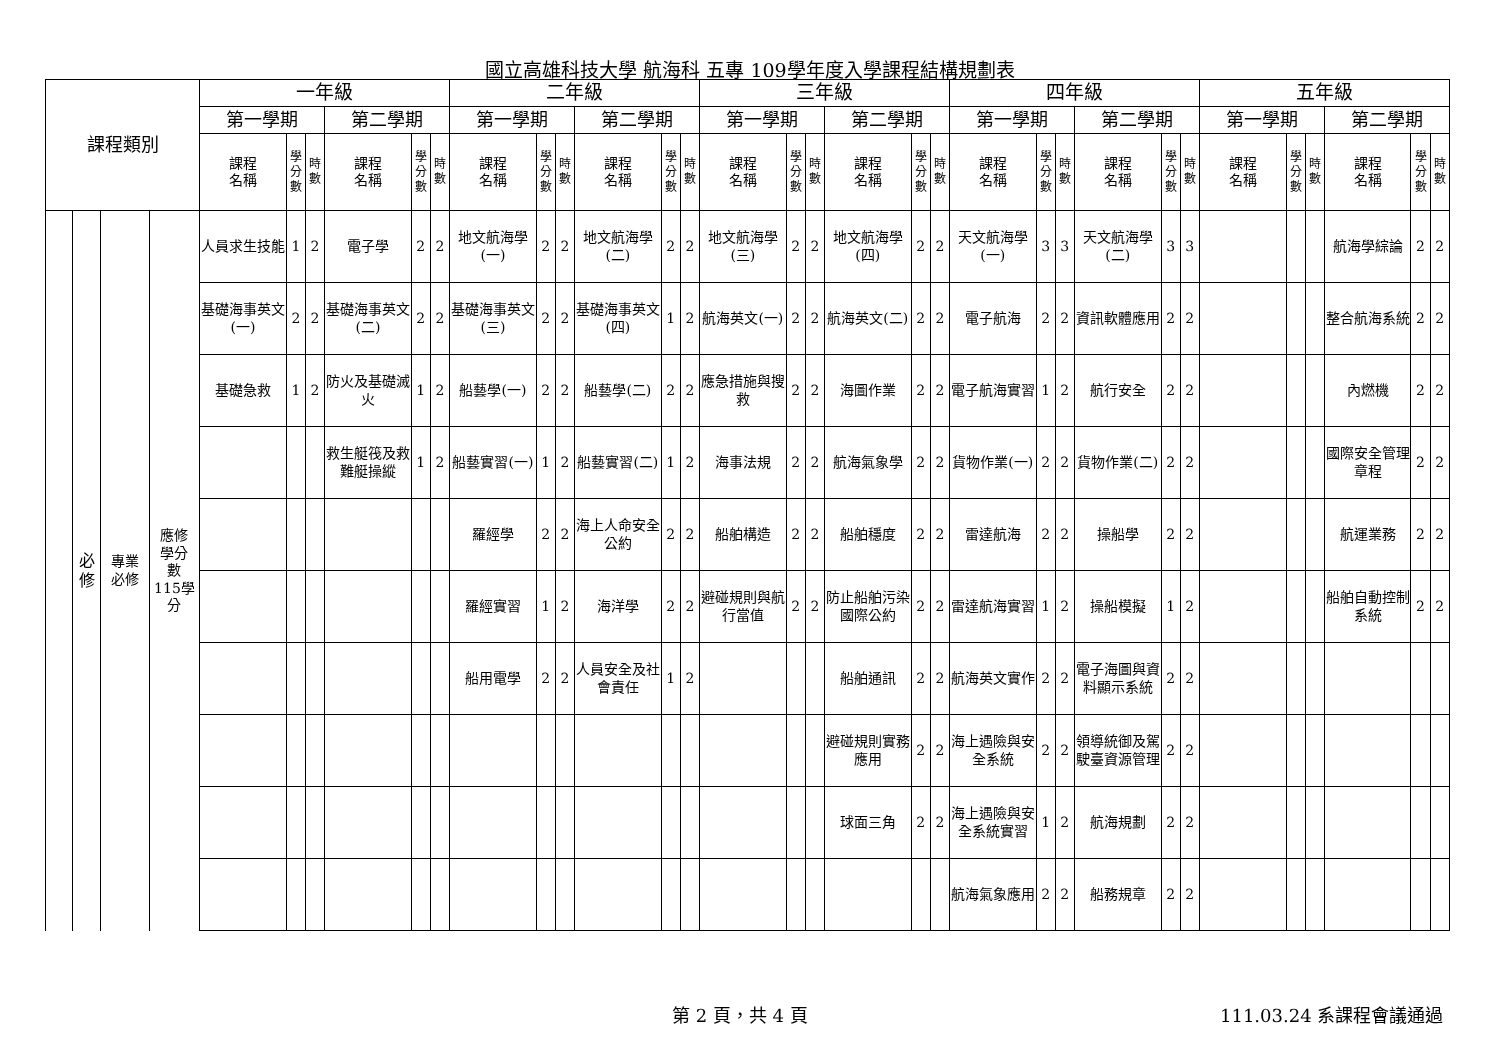國立高雄科技大學 航海科 五專 109學年度入學課程結構規劃表
| 課程類別 | | | | 一年級 | | | | | | 二年級 | | | | | | 三年級 | | | | | | 四年級 | | | | | | 五年級 | | | | | |
| --- | --- | --- | --- | --- | --- | --- | --- | --- | --- | --- | --- | --- | --- | --- | --- | --- | --- | --- | --- | --- | --- | --- | --- | --- | --- | --- | --- | --- | --- | --- | --- | --- | --- |
| | | | | 第一學期 | | | 第二學期 | | | 第一學期 | | | 第二學期 | | | 第一學期 | | | 第二學期 | | | 第一學期 | | | 第二學期 | | | 第一學期 | | | 第二學期 | | |
| | | | | 課程 名稱 | 學分數 | 時數 | 課程 名稱 | 學分數 | 時數 | 課程 名稱 | 學分數 | 時數 | 課程 名稱 | 學分數 | 時數 | 課程 名稱 | 學分數 | 時數 | 課程 名稱 | 學分數 | 時數 | 課程 名稱 | 學分數 | 時數 | 課程 名稱 | 學分數 | 時數 | 課程 名稱 | 學分數 | 時數 | 課程 名稱 | 學分數 | 時數 |
| | 必 修 | 專業 必修 | 應修 學分 數 115學 分 | 人員求生技能 | 1 | 2 | 電子學 | 2 | 2 | 地文航海學(一) | 2 | 2 | 地文航海學(二) | 2 | 2 | 地文航海學(三) | 2 | 2 | 地文航海學(四) | 2 | 2 | 天文航海學(一) | 3 | 3 | 天文航海學(二) | 3 | 3 | | | | 航海學綜論 | 2 | 2 |
| | | | | 基礎海事英文(一) | 2 | 2 | 基礎海事英文(二) | 2 | 2 | 基礎海事英文(三) | 2 | 2 | 基礎海事英文(四) | 1 | 2 | 航海英文(一) | 2 | 2 | 航海英文(二) | 2 | 2 | 電子航海 | 2 | 2 | 資訊軟體應用 | 2 | 2 | | | | 整合航海系統 | 2 | 2 |
| | | | | 基礎急救 | 1 | 2 | 防火及基礎滅火 | 1 | 2 | 船藝學(一) | 2 | 2 | 船藝學(二) | 2 | 2 | 應急措施與搜救 | 2 | 2 | 海圖作業 | 2 | 2 | 電子航海實習 | 1 | 2 | 航行安全 | 2 | 2 | | | | 內燃機 | 2 | 2 |
| | | | | | | | 救生艇筏及救難艇操縱 | 1 | 2 | 船藝實習(一) | 1 | 2 | 船藝實習(二) | 1 | 2 | 海事法規 | 2 | 2 | 航海氣象學 | 2 | 2 | 貨物作業(一) | 2 | 2 | 貨物作業(二) | 2 | 2 | | | | 國際安全管理章程 | 2 | 2 |
| | | | | | | | | | | 羅經學 | 2 | 2 | 海上人命安全公約 | 2 | 2 | 船舶構造 | 2 | 2 | 船舶穩度 | 2 | 2 | 雷達航海 | 2 | 2 | 操船學 | 2 | 2 | | | | 航運業務 | 2 | 2 |
| | | | | | | | | | | 羅經實習 | 1 | 2 | 海洋學 | 2 | 2 | 避碰規則與航行當值 | 2 | 2 | 防止船舶污染國際公約 | 2 | 2 | 雷達航海實習 | 1 | 2 | 操船模擬 | 1 | 2 | | | | 船舶自動控制系統 | 2 | 2 |
| | | | | | | | | | | 船用電學 | 2 | 2 | 人員安全及社會責任 | 1 | 2 | | | | 船舶通訊 | 2 | 2 | 航海英文實作 | 2 | 2 | 電子海圖與資料顯示系統 | 2 | 2 | | | | | | |
| | | | | | | | | | | | | | | | | | | | 避碰規則實務應用 | 2 | 2 | 海上遇險與安全系統 | 2 | 2 | 領導統御及駕駛臺資源管理 | 2 | 2 | | | | | | |
| | | | | | | | | | | | | | | | | | | | 球面三角 | 2 | 2 | 海上遇險與安全系統實習 | 1 | 2 | 航海規劃 | 2 | 2 | | | | | | |
| | | | | | | | | | | | | | | | | | | | | | | 航海氣象應用 | 2 | 2 | 船務規章 | 2 | 2 | | | | | | |
第 2 頁，共 4 頁 111.03.24 系課程會議通過